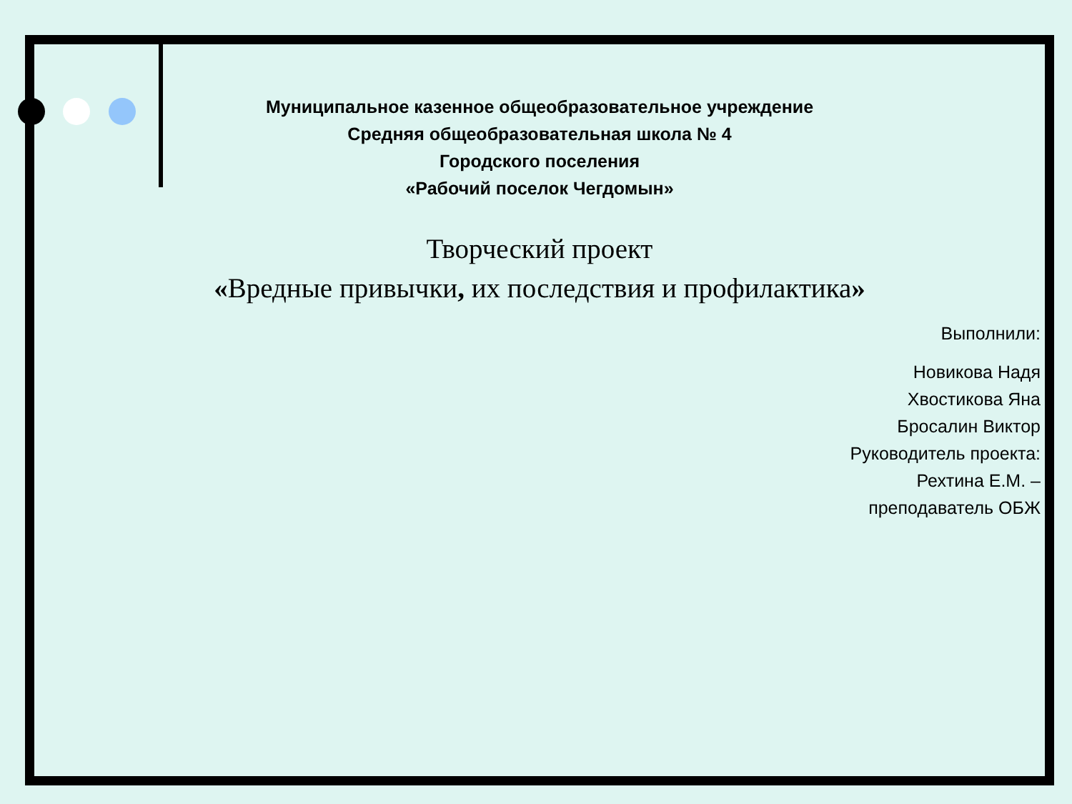Муниципальное казенное общеобразовательное учреждение
Средняя общеобразовательная школа № 4
Городского поселения
«Рабочий поселок Чегдомын»
Творческий проект
«Вредные привычки, их последствия и профилактика»
Выполнили:
Новикова Надя
Хвостикова Яна
Бросалин Виктор
Руководитель проекта:
Рехтина Е.М. –
преподаватель ОБЖ